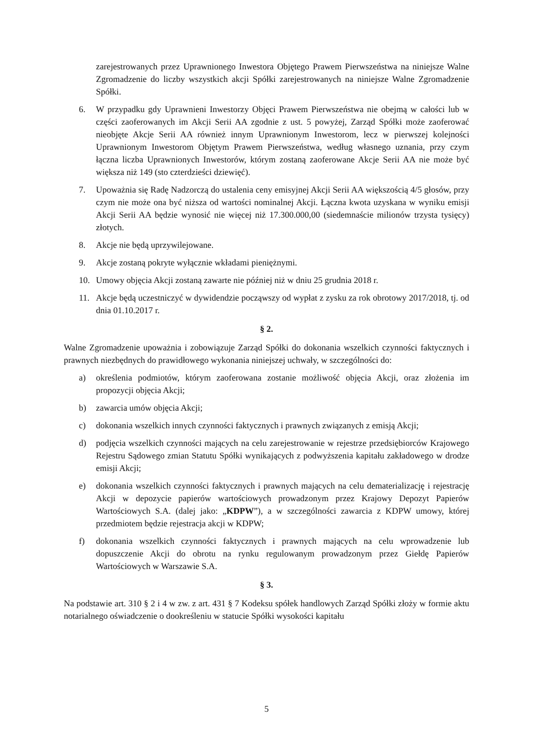zarejestrowanych przez Uprawnionego Inwestora Objętego Prawem Pierwszeństwa na niniejsze Walne Zgromadzenie do liczby wszystkich akcji Spółki zarejestrowanych na niniejsze Walne Zgromadzenie Spółki.
6. W przypadku gdy Uprawnieni Inwestorzy Objęci Prawem Pierwszeństwa nie obejmą w całości lub w części zaoferowanych im Akcji Serii AA zgodnie z ust. 5 powyżej, Zarząd Spółki może zaoferować nieobjęte Akcje Serii AA również innym Uprawnionym Inwestorom, lecz w pierwszej kolejności Uprawnionym Inwestorom Objętym Prawem Pierwszeństwa, według własnego uznania, przy czym łączna liczba Uprawnionych Inwestorów, którym zostaną zaoferowane Akcje Serii AA nie może być większa niż 149 (sto czterdzieści dziewięć).
7. Upoważnia się Radę Nadzorczą do ustalenia ceny emisyjnej Akcji Serii AA większością 4/5 głosów, przy czym nie może ona być niższa od wartości nominalnej Akcji. Łączna kwota uzyskana w wyniku emisji Akcji Serii AA będzie wynosić nie więcej niż 17.300.000,00 (siedemnaście milionów trzysta tysięcy) złotych.
8. Akcje nie będą uprzywilejowane.
9. Akcje zostaną pokryte wyłącznie wkładami pieniężnymi.
10. Umowy objęcia Akcji zostaną zawarte nie później niż w dniu 25 grudnia 2018 r.
11. Akcje będą uczestniczyć w dywidendzie począwszy od wypłat z zysku za rok obrotowy 2017/2018, tj. od dnia 01.10.2017 r.
§ 2.
Walne Zgromadzenie upoważnia i zobowiązuje Zarząd Spółki do dokonania wszelkich czynności faktycznych i prawnych niezbędnych do prawidłowego wykonania niniejszej uchwały, w szczególności do:
a) określenia podmiotów, którym zaoferowana zostanie możliwość objęcia Akcji, oraz złożenia im propozycji objęcia Akcji;
b) zawarcia umów objęcia Akcji;
c) dokonania wszelkich innych czynności faktycznych i prawnych związanych z emisją Akcji;
d) podjęcia wszelkich czynności mających na celu zarejestrowanie w rejestrze przedsiębiorców Krajowego Rejestru Sądowego zmian Statutu Spółki wynikających z podwyższenia kapitału zakładowego w drodze emisji Akcji;
e) dokonania wszelkich czynności faktycznych i prawnych mających na celu dematerializację i rejestrację Akcji w depozycie papierów wartościowych prowadzonym przez Krajowy Depozyt Papierów Wartościowych S.A. (dalej jako: „KDPW”), a w szczególności zawarcia z KDPW umowy, której przedmiotem będzie rejestracja akcji w KDPW;
f) dokonania wszelkich czynności faktycznych i prawnych mających na celu wprowadzenie lub dopuszczenie Akcji do obrotu na rynku regulowanym prowadzonym przez Giełdę Papierów Wartościowych w Warszawie S.A.
§ 3.
Na podstawie art. 310 § 2 i 4 w zw. z art. 431 § 7 Kodeksu spółek handlowych Zarząd Spółki złoży w formie aktu notarialnego oświadczenie o dookreśleniu w statucie Spółki wysokości kapitału
5